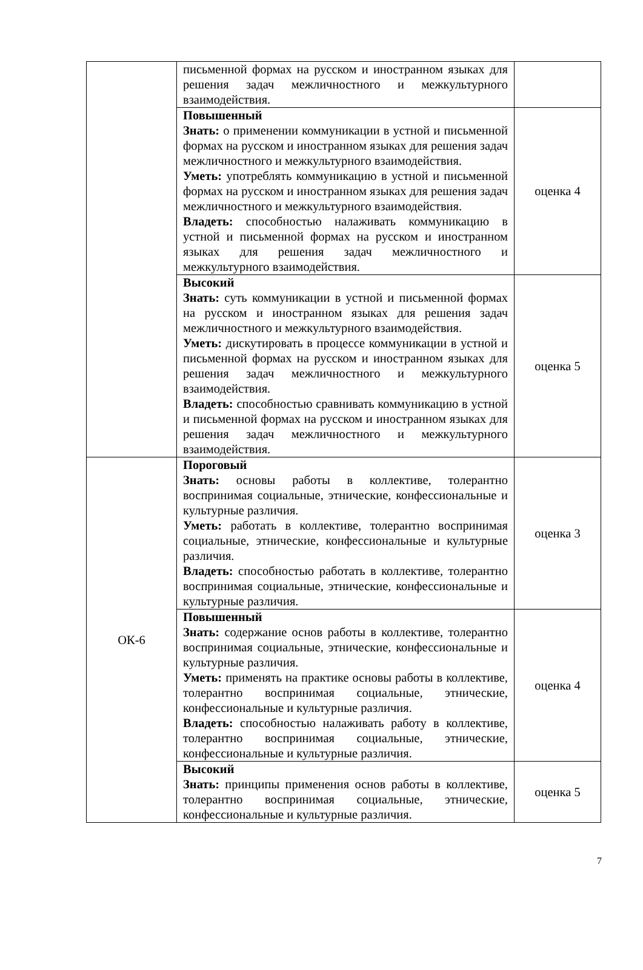| | письменной формах на русском и иностранном языках для решения задач межличностного и межкультурного взаимодействия. | |
| | Повышенный Знать: о применении коммуникации в устной и письменной формах на русском и иностранном языках для решения задач межличностного и межкультурного взаимодействия. Уметь: употреблять коммуникацию в устной и письменной формах на русском и иностранном языках для решения задач межличностного и межкультурного взаимодействия. Владеть: способностью налаживать коммуникацию в устной и письменной формах на русском и иностранном языках для решения задач межличностного и межкультурного взаимодействия. | оценка 4 |
| | Высокий Знать: суть коммуникации в устной и письменной формах на русском и иностранном языках для решения задач межличностного и межкультурного взаимодействия. Уметь: дискутировать в процессе коммуникации в устной и письменной формах на русском и иностранном языках для решения задач межличностного и межкультурного взаимодействия. Владеть: способностью сравнивать коммуникацию в устной и письменной формах на русском и иностранном языках для решения задач межличностного и межкультурного взаимодействия. | оценка 5 |
| ОК-6 | Пороговый Знать: основы работы в коллективе, толерантно воспринимая социальные, этнические, конфессиональные и культурные различия. Уметь: работать в коллективе, толерантно воспринимая социальные, этнические, конфессиональные и культурные различия. Владеть: способностью работать в коллективе, толерантно воспринимая социальные, этнические, конфессиональные и культурные различия. | оценка 3 |
| | Повышенный Знать: содержание основ работы в коллективе, толерантно воспринимая социальные, этнические, конфессиональные и культурные различия. Уметь: применять на практике основы работы в коллективе, толерантно воспринимая социальные, этнические, конфессиональные и культурные различия. Владеть: способностью налаживать работу в коллективе, толерантно воспринимая социальные, этнические, конфессиональные и культурные различия. | оценка 4 |
| | Высокий Знать: принципы применения основ работы в коллективе, толерантно воспринимая социальные, этнические, конфессиональные и культурные различия. | оценка 5 |
7